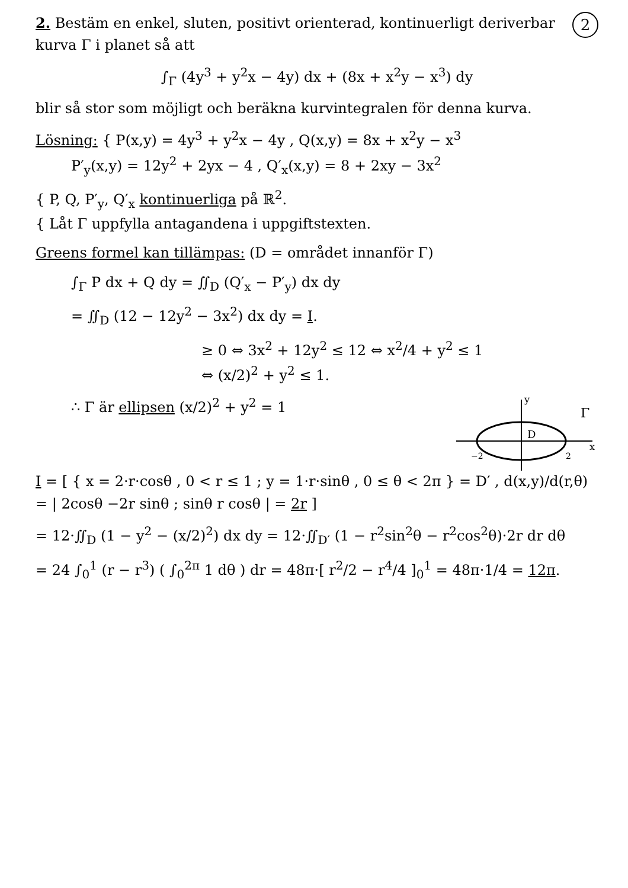2
2. Bestäm en enkel, sluten, positivt orienterad, kontinuerligt deriverbar kurva Γ i planet så att
∫<sub>Γ</sub> (4y<sup>3</sup> + y<sup>2</sup>x − 4y) dx + (8x + x<sup>2</sup>y − x<sup>3</sup>) dy
blir så stor som möjligt och beräkna kurvintegralen för denna kurva.
Lösning: { P(x,y) = 4y<sup>3</sup> + y<sup>2</sup>x − 4y , Q(x,y) = 8x + x<sup>2</sup>y − x<sup>3</sup>
P′<sub>y</sub>(x,y) = 12y<sup>2</sup> + 2yx − 4 , Q′<sub>x</sub>(x,y) = 8 + 2xy − 3x<sup>2</sup>
{ P, Q, P′<sub>y</sub>, Q′<sub>x</sub> kontinuerliga på ℝ<sup>2</sup>.
{ Låt Γ uppfylla antagandena i uppgiftstexten.
Greens formel kan tillämpas: (D = området innanför Γ)
∫<sub>Γ</sub> P dx + Q dy = ∬<sub>D</sub> (Q′<sub>x</sub> − P′<sub>y</sub>) dx dy
= ∬<sub>D</sub> (12 − 12y<sup>2</sup> − 3x<sup>2</sup>) dx dy = I.
≥ 0 ⇔ 3x<sup>2</sup> + 12y<sup>2</sup> ≤ 12 ⇔ x<sup>2</sup>/4 + y<sup>2</sup> ≤ 1
⇔ (x/2)<sup>2</sup> + y<sup>2</sup> ≤ 1.
x
y
D
−2
2
Γ
∴ Γ är ellipsen (x/2)<sup>2</sup> + y<sup>2</sup> = 1
I = [ { x = 2·r·cosθ , 0 < r ≤ 1 ; y = 1·r·sinθ , 0 ≤ θ < 2π } = D′ , d(x,y)/d(r,θ) = | 2cosθ −2r sinθ ; sinθ r cosθ | = 2r ]
= 12·∬<sub>D</sub> (1 − y<sup>2</sup> − (x/2)<sup>2</sup>) dx dy = 12·∬<sub>D′</sub> (1 − r<sup>2</sup>sin<sup>2</sup>θ − r<sup>2</sup>cos<sup>2</sup>θ)·2r dr dθ
= 24 ∫<sub>0</sub><sup>1</sup> (r − r<sup>3</sup>) ( ∫<sub>0</sub><sup>2π</sup> 1 dθ ) dr = 48π·[ r<sup>2</sup>/2 − r<sup>4</sup>/4 ]<sub>0</sub><sup>1</sup> = 48π·1/4 = 12π.